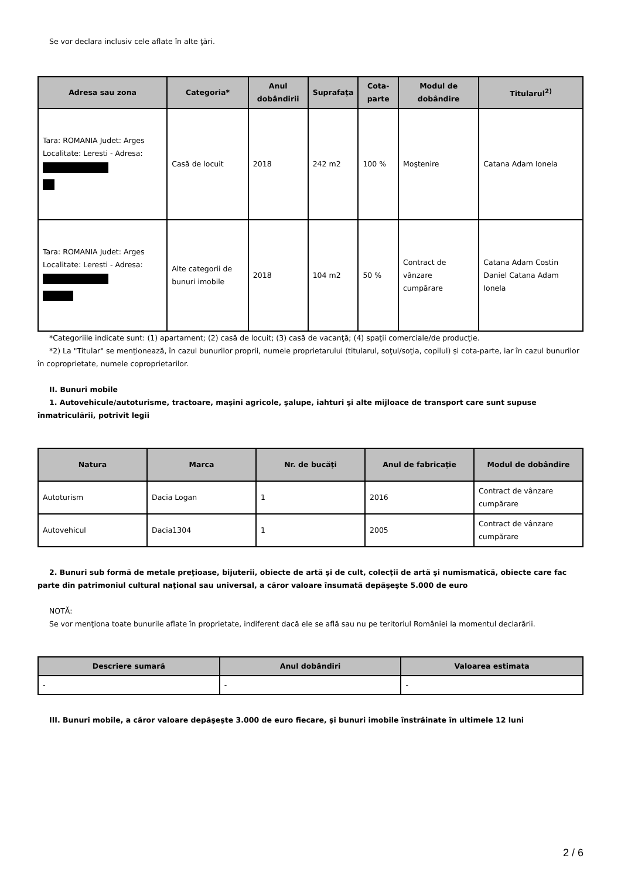Se vor declara inclusiv cele aflate în alte ţări.
| Adresa sau zona | Categoria* | Anul dobândirii | Suprafaţa | Cota-parte | Modul de dobândire | Titularul<sup>2)</sup> |
| --- | --- | --- | --- | --- | --- | --- |
| Tara: ROMANIA Judet: Arges Localitate: Leresti - Adresa: | Casă de locuit | 2018 | 242 m2 | 100 % | Moştenire | Catana Adam Ionela |
| Tara: ROMANIA Judet: Arges Localitate: Leresti - Adresa: | Alte categorii de bunuri imobile | 2018 | 104 m2 | 50 % | Contract de vânzare cumpărare | Catana Adam Costin Daniel Catana Adam Ionela |
*Categoriile indicate sunt: (1) apartament; (2) casă de locuit; (3) casă de vacanţă; (4) spaţii comerciale/de producţie.
*2) La "Titular" se menţionează, în cazul bunurilor proprii, numele proprietarului (titularul, soţul/soţia, copilul) și cota-parte, iar în cazul bunurilor în coproprietate, numele coproprietarilor.
II. Bunuri mobile
1. Autovehicule/autoturisme, tractoare, maşini agricole, şalupe, iahturi şi alte mijloace de transport care sunt supuse înmatriculării, potrivit legii
| Natura | Marca | Nr. de bucăţi | Anul de fabricaţie | Modul de dobândire |
| --- | --- | --- | --- | --- |
| Autoturism | Dacia Logan | 1 | 2016 | Contract de vânzare cumpărare |
| Autovehicul | Dacia1304 | 1 | 2005 | Contract de vânzare cumpărare |
2. Bunuri sub formă de metale preţioase, bijuterii, obiecte de artă şi de cult, colecţii de artă şi numismatică, obiecte care fac parte din patrimoniul cultural naţional sau universal, a căror valoare însumată depăşeşte 5.000 de euro
NOTĂ:
Se vor menţiona toate bunurile aflate în proprietate, indiferent dacă ele se află sau nu pe teritoriul României la momentul declarării.
| Descriere sumară | Anul dobândiri | Valoarea estimata |
| --- | --- | --- |
| - | - | - |
III. Bunuri mobile, a căror valoare depăşeşte 3.000 de euro fiecare, şi bunuri imobile înstrăinate în ultimele 12 luni
2 / 6